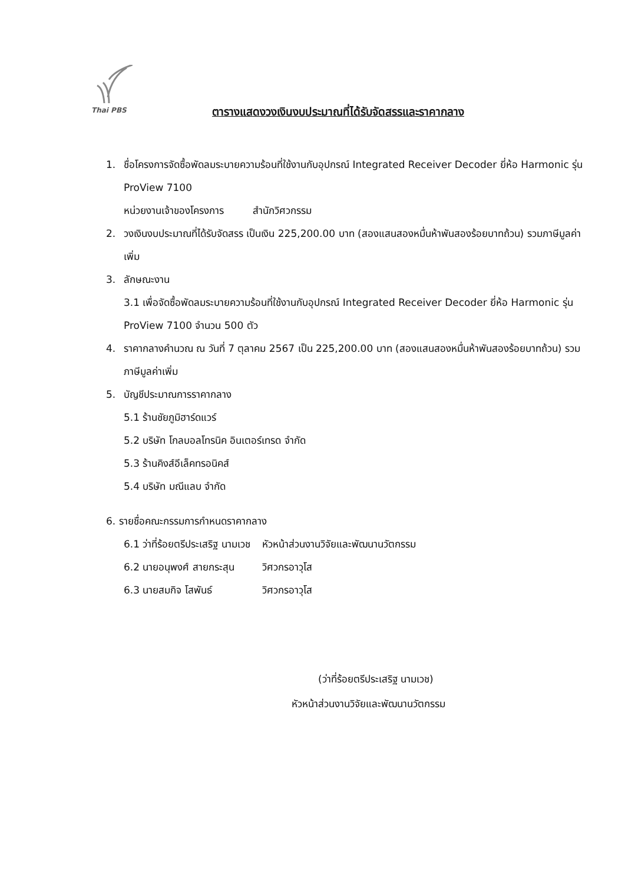Thai PBS
ตารางแสดงวงเงินงบประมาณที่ได้รับจัดสรรและราคากลาง
1. ชื่อโครงการจัดซื้อพัดลมระบายความร้อนที่ใช้งานกับอุปกรณ์ Integrated Receiver Decoder ยี่ห้อ Harmonic รุ่น ProView 7100
หน่วยงานเจ้าของโครงการ สำนักวิศวกรรม
2. วงเงินงบประมาณที่ได้รับจัดสรร เป็นเงิน 225,200.00 บาท (สองแสนสองหมื่นห้าพันสองร้อยบาทถ้วน) รวมภาษีมูลค่าเพิ่ม
3. ลักษณะงาน
3.1 เพื่อจัดซื้อพัดลมระบายความร้อนที่ใช้งานกับอุปกรณ์ Integrated Receiver Decoder ยี่ห้อ Harmonic รุ่น ProView 7100 จำนวน 500 ตัว
4. ราคากลางคำนวณ ณ วันที่ 7 ตุลาคม 2567 เป็น 225,200.00 บาท (สองแสนสองหมื่นห้าพันสองร้อยบาทถ้วน) รวมภาษีมูลค่าเพิ่ม
5. บัญชีประมาณการราคากลาง
5.1 ร้านชัยภูมิฮาร์ดแวร์
5.2 บริษัท โกลบอลโทรนิค อินเตอร์เทรด จำกัด
5.3 ร้านคิงส์อีเล็คทรอนิคส์
5.4 บริษัท มณีแลบ จำกัด
6. รายชื่อคณะกรรมการกำหนดราคากลาง
| 6.1 ว่าที่ร้อยตรีประเสริฐ นามเวช | หัวหน้าส่วนงานวิจัยและพัฒนานวัตกรรม |
| 6.2 นายอนุพงศ์ สายกระสุน | วิศวกรอาวุโส |
| 6.3 นายสมกิจ โสพันธ์ | วิศวกรอาวุโส |
(ว่าที่ร้อยตรีประเสริฐ นามเวช)
หัวหน้าส่วนงานวิจัยและพัฒนานวัตกรรม